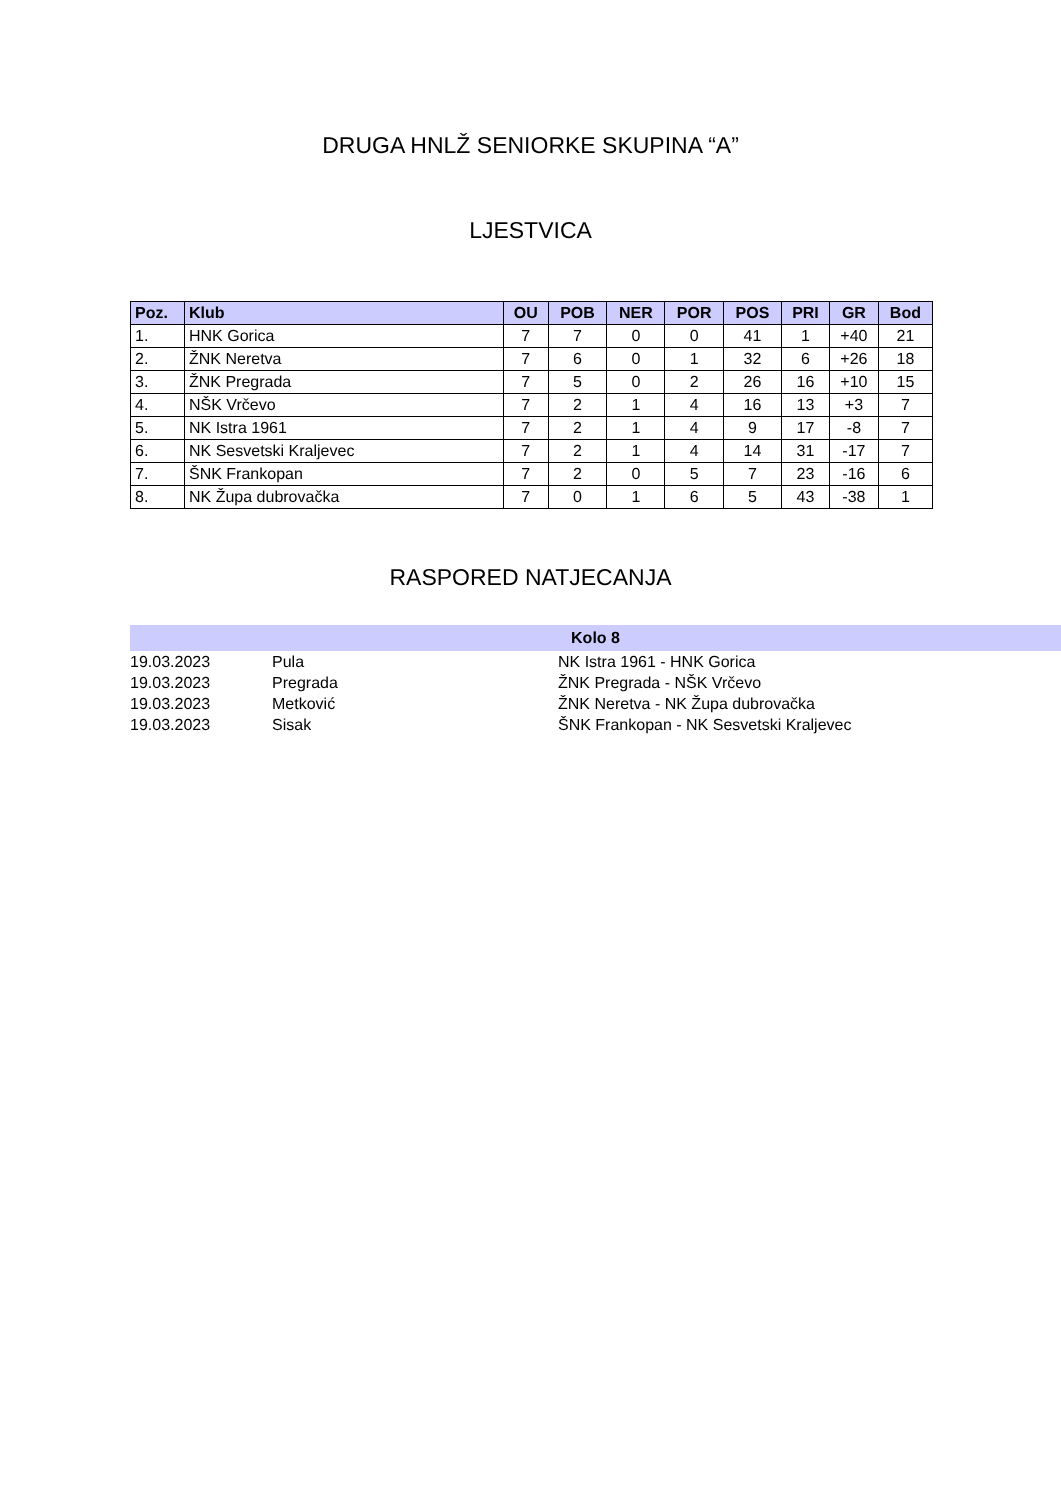DRUGA HNLŽ SENIORKE SKUPINA “A”
LJESTVICA
| Poz. | Klub | OU | POB | NER | POR | POS | PRI | GR | Bod |
| --- | --- | --- | --- | --- | --- | --- | --- | --- | --- |
| 1. | HNK Gorica | 7 | 7 | 0 | 0 | 41 | 1 | +40 | 21 |
| 2. | ŽNK Neretva | 7 | 6 | 0 | 1 | 32 | 6 | +26 | 18 |
| 3. | ŽNK Pregrada | 7 | 5 | 0 | 2 | 26 | 16 | +10 | 15 |
| 4. | NŠK Vrčevo | 7 | 2 | 1 | 4 | 16 | 13 | +3 | 7 |
| 5. | NK Istra 1961 | 7 | 2 | 1 | 4 | 9 | 17 | -8 | 7 |
| 6. | NK Sesvetski Kraljevec | 7 | 2 | 1 | 4 | 14 | 31 | -17 | 7 |
| 7. | ŠNK Frankopan | 7 | 2 | 0 | 5 | 7 | 23 | -16 | 6 |
| 8. | NK Župa dubrovačka | 7 | 0 | 1 | 6 | 5 | 43 | -38 | 1 |
RASPORED NATJECANJA
| Kolo 8 | | |
| --- | --- | --- |
| 19.03.2023 | Pula | NK Istra 1961 - HNK Gorica |
| 19.03.2023 | Pregrada | ŽNK Pregrada - NŠK Vrčevo |
| 19.03.2023 | Metković | ŽNK Neretva - NK Župa dubrovačka |
| 19.03.2023 | Sisak | ŠNK Frankopan - NK Sesvetski Kraljevec |